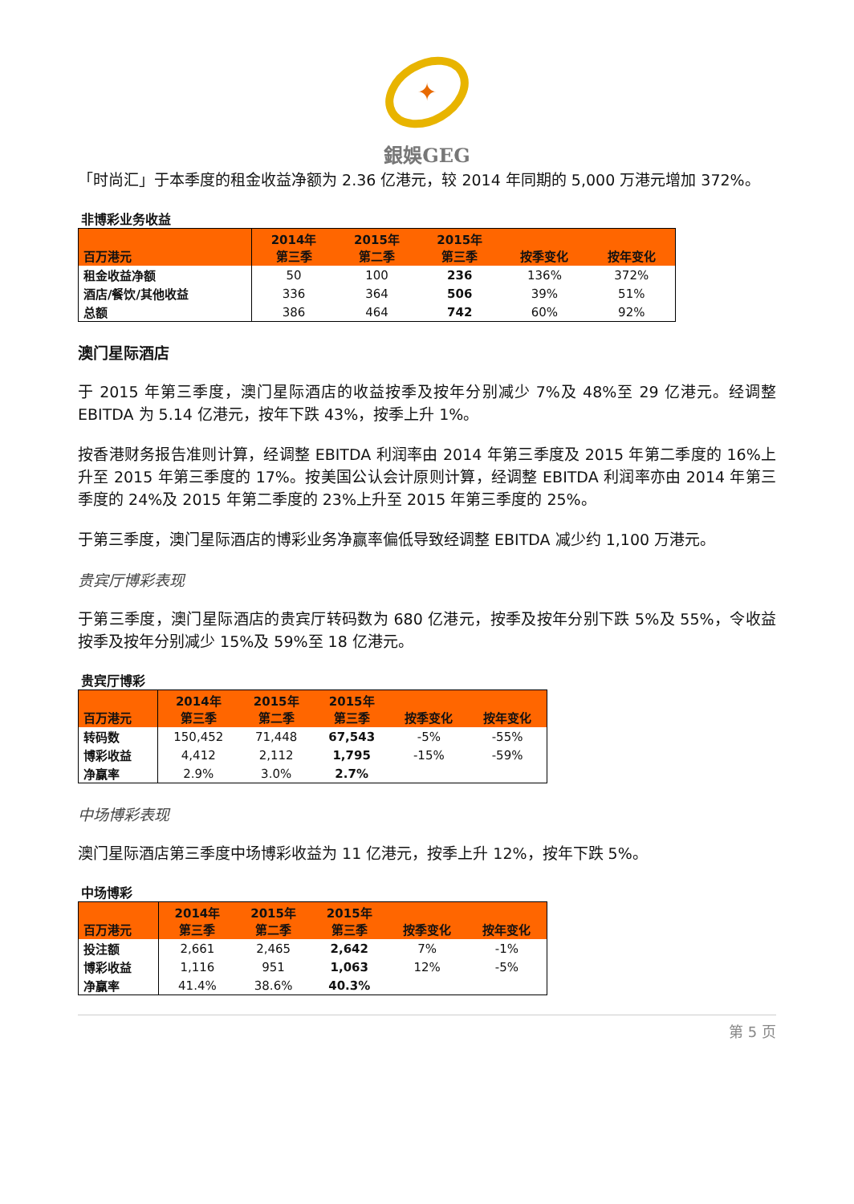✦
銀娛GEG
「时尚汇」于本季度的租金收益净额为 2.36 亿港元，较 2014 年同期的 5,000 万港元增加 372%。
非博彩业务收益
| 百万港元 | 2014年 第三季 | 2015年 第二季 | 2015年 第三季 | 按季变化 | 按年变化 |
| --- | --- | --- | --- | --- | --- |
| 租金收益净额 | 50 | 100 | 236 | 136% | 372% |
| 酒店/餐饮/其他收益 | 336 | 364 | 506 | 39% | 51% |
| 总额 | 386 | 464 | 742 | 60% | 92% |
澳门星际酒店
于 2015 年第三季度，澳门星际酒店的收益按季及按年分别减少 7%及 48%至 29 亿港元。经调整 EBITDA 为 5.14 亿港元，按年下跌 43%，按季上升 1%。
按香港财务报告准则计算，经调整 EBITDA 利润率由 2014 年第三季度及 2015 年第二季度的 16%上升至 2015 年第三季度的 17%。按美国公认会计原则计算，经调整 EBITDA 利润率亦由 2014 年第三季度的 24%及 2015 年第二季度的 23%上升至 2015 年第三季度的 25%。
于第三季度，澳门星际酒店的博彩业务净赢率偏低导致经调整 EBITDA 减少约 1,100 万港元。
贵宾厅博彩表现
于第三季度，澳门星际酒店的贵宾厅转码数为 680 亿港元，按季及按年分别下跌 5%及 55%，令收益按季及按年分别减少 15%及 59%至 18 亿港元。
贵宾厅博彩
| 百万港元 | 2014年 第三季 | 2015年 第二季 | 2015年 第三季 | 按季变化 | 按年变化 |
| --- | --- | --- | --- | --- | --- |
| 转码数 | 150,452 | 71,448 | 67,543 | -5% | -55% |
| 博彩收益 | 4,412 | 2,112 | 1,795 | -15% | -59% |
| 净赢率 | 2.9% | 3.0% | 2.7% | | |
中场博彩表现
澳门星际酒店第三季度中场博彩收益为 11 亿港元，按季上升 12%，按年下跌 5%。
中场博彩
| 百万港元 | 2014年 第三季 | 2015年 第二季 | 2015年 第三季 | 按季变化 | 按年变化 |
| --- | --- | --- | --- | --- | --- |
| 投注额 | 2,661 | 2,465 | 2,642 | 7% | -1% |
| 博彩收益 | 1,116 | 951 | 1,063 | 12% | -5% |
| 净赢率 | 41.4% | 38.6% | 40.3% | | |
第 5 页